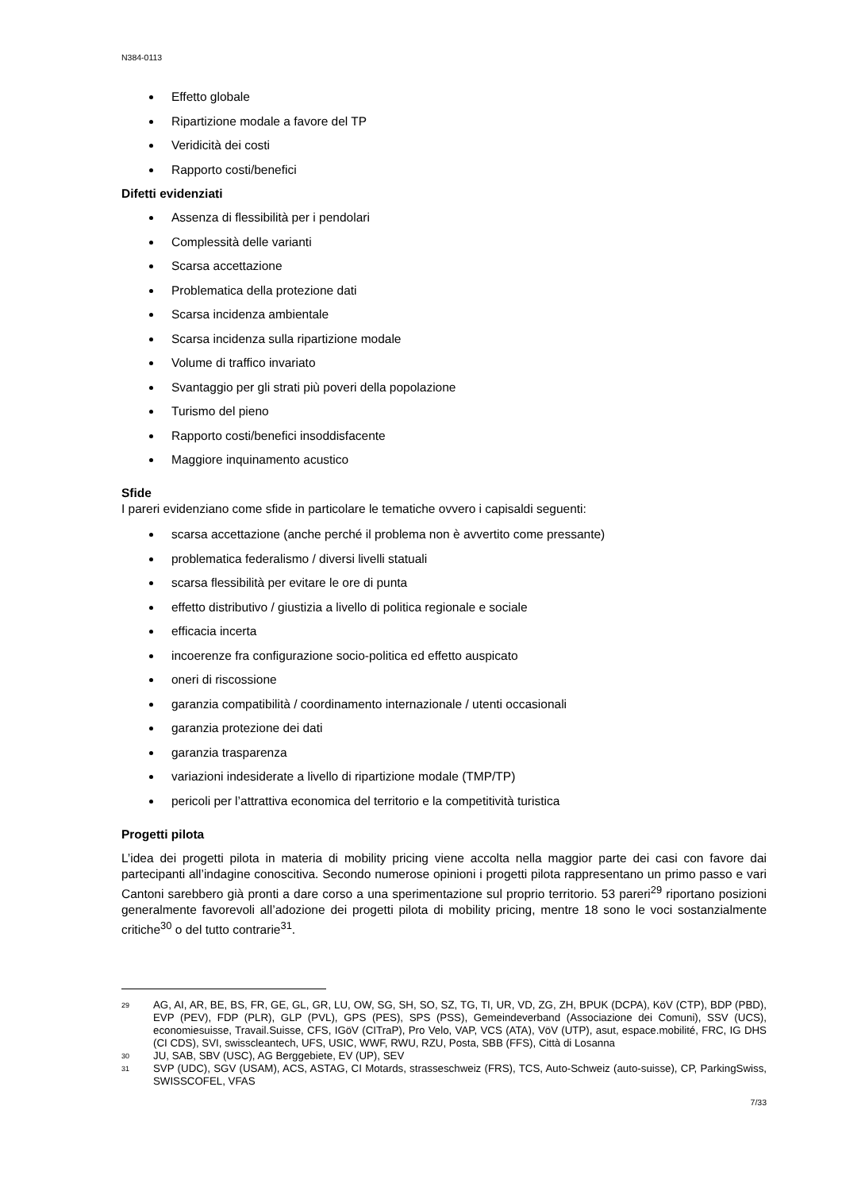N384-0113
Effetto globale
Ripartizione modale a favore del TP
Veridicità dei costi
Rapporto costi/benefici
Difetti evidenziati
Assenza di flessibilità per i pendolari
Complessità delle varianti
Scarsa accettazione
Problematica della protezione dati
Scarsa incidenza ambientale
Scarsa incidenza sulla ripartizione modale
Volume di traffico invariato
Svantaggio per gli strati più poveri della popolazione
Turismo del pieno
Rapporto costi/benefici insoddisfacente
Maggiore inquinamento acustico
Sfide
I pareri evidenziano come sfide in particolare le tematiche ovvero i capisaldi seguenti:
scarsa accettazione (anche perché il problema non è avvertito come pressante)
problematica federalismo / diversi livelli statuali
scarsa flessibilità per evitare le ore di punta
effetto distributivo / giustizia a livello di politica regionale e sociale
efficacia incerta
incoerenze fra configurazione socio-politica ed effetto auspicato
oneri di riscossione
garanzia compatibilità / coordinamento internazionale / utenti occasionali
garanzia protezione dei dati
garanzia trasparenza
variazioni indesiderate a livello di ripartizione modale (TMP/TP)
pericoli per l’attrattiva economica del territorio e la competitività turistica
Progetti pilota
L’idea dei progetti pilota in materia di mobility pricing viene accolta nella maggior parte dei casi con favore dai partecipanti all’indagine conoscitiva. Secondo numerose opinioni i progetti pilota rappresentano un primo passo e vari Cantoni sarebbero già pronti a dare corso a una sperimentazione sul proprio territorio. 53 pareri<sup>29</sup> riportano posizioni generalmente favorevoli all’adozione dei progetti pilota di mobility pricing, mentre 18 sono le voci sostanzialmente critiche<sup>30</sup> o del tutto contrarie<sup>31</sup>.
29 AG, AI, AR, BE, BS, FR, GE, GL, GR, LU, OW, SG, SH, SO, SZ, TG, TI, UR, VD, ZG, ZH, BPUK (DCPA), KöV (CTP), BDP (PBD), EVP (PEV), FDP (PLR), GLP (PVL), GPS (PES), SPS (PSS), Gemeindeverband (Associazione dei Comuni), SSV (UCS), economiesuisse, Travail.Suisse, CFS, IGöV (CITraP), Pro Velo, VAP, VCS (ATA), VöV (UTP), asut, espace.mobilité, FRC, IG DHS (CI CDS), SVI, swisscleantech, UFS, USIC, WWF, RWU, RZU, Posta, SBB (FFS), Città di Losanna
30 JU, SAB, SBV (USC), AG Berggebiete, EV (UP), SEV
31 SVP (UDC), SGV (USAM), ACS, ASTAG, CI Motards, strasseschweiz (FRS), TCS, Auto-Schweiz (auto-suisse), CP, ParkingSwiss, SWISSCOFEL, VFAS
7/33